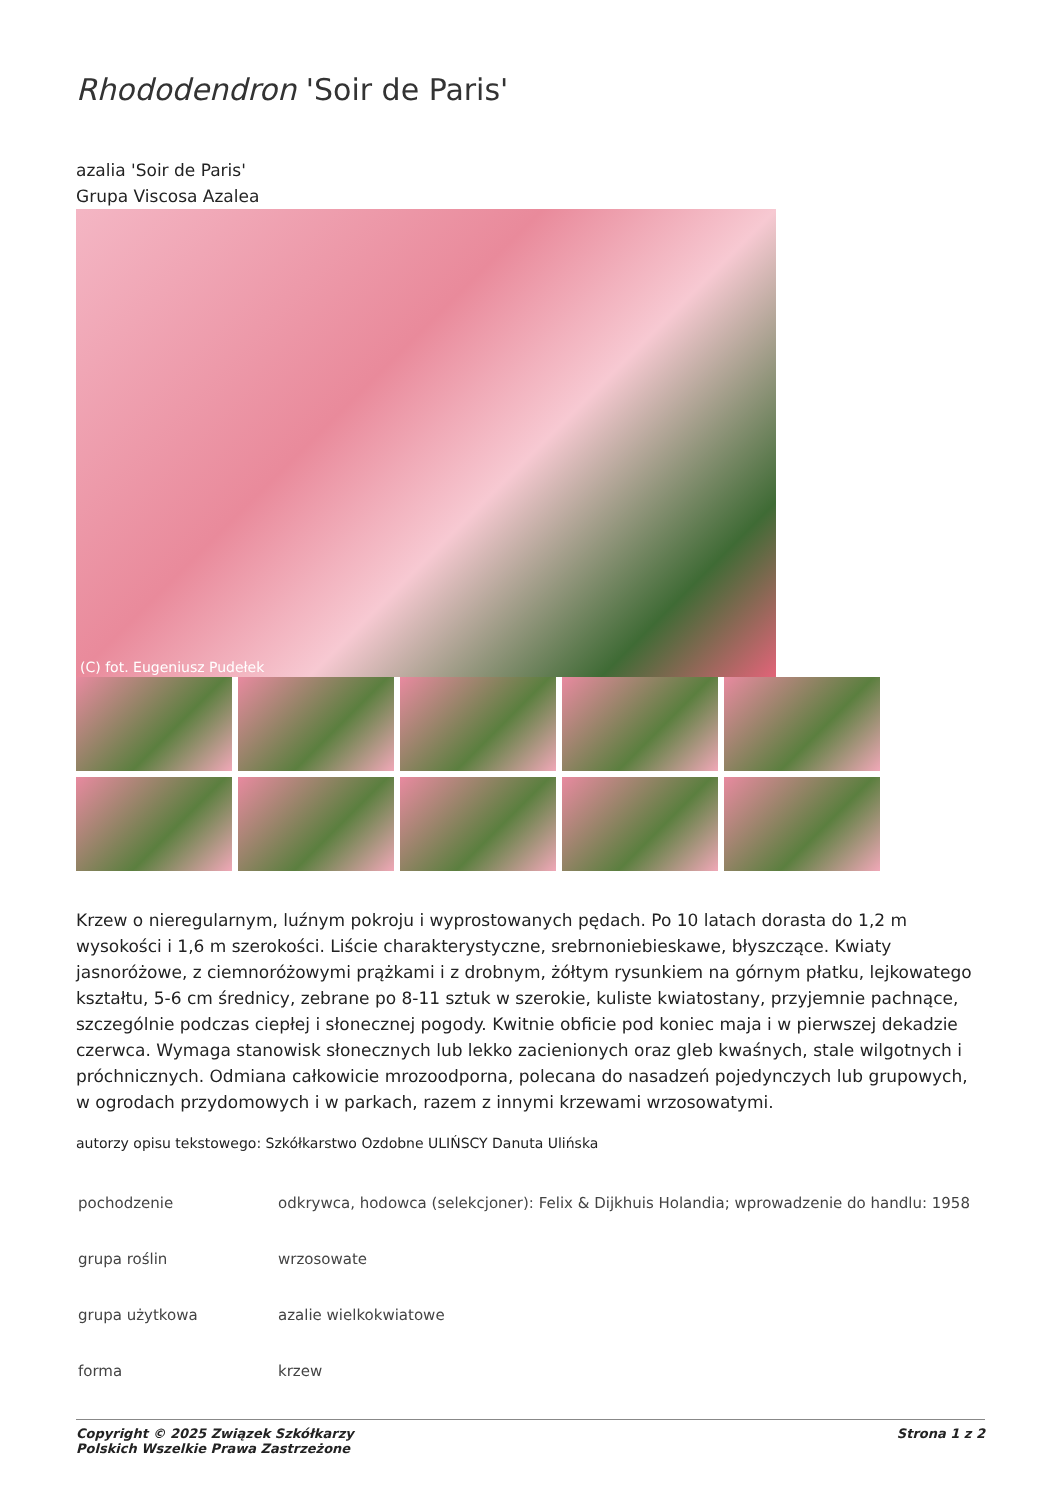Rhododendron 'Soir de Paris'
azalia 'Soir de Paris'
Grupa Viscosa Azalea
(C) fot. Eugeniusz Pudełek
Krzew o nieregularnym, luźnym pokroju i wyprostowanych pędach. Po 10 latach dorasta do 1,2 m wysokości i 1,6 m szerokości. Liście charakterystyczne, srebrnoniebieskawe, błyszczące. Kwiaty jasnoróżowe, z ciemnoróżowymi prążkami i z drobnym, żółtym rysunkiem na górnym płatku, lejkowatego kształtu, 5-6 cm średnicy, zebrane po 8-11 sztuk w szerokie, kuliste kwiatostany, przyjemnie pachnące, szczególnie podczas ciepłej i słonecznej pogody. Kwitnie obficie pod koniec maja i w pierwszej dekadzie czerwca. Wymaga stanowisk słonecznych lub lekko zacienionych oraz gleb kwaśnych, stale wilgotnych i próchnicznych. Odmiana całkowicie mrozoodporna, polecana do nasadzeń pojedynczych lub grupowych, w ogrodach przydomowych i w parkach, razem z innymi krzewami wrzosowatymi.
autorzy opisu tekstowego: Szkółkarstwo Ozdobne ULIŃSCY Danuta Ulińska
| pochodzenie | odkrywca, hodowca (selekcjoner): Felix & Dijkhuis Holandia; wprowadzenie do handlu: 1958 |
| grupa roślin | wrzosowate |
| grupa użytkowa | azalie wielkokwiatowe |
| forma | krzew |
Copyright © 2025 Związek Szkółkarzy
Polskich Wszelkie Prawa Zastrzeżone
Strona 1 z 2